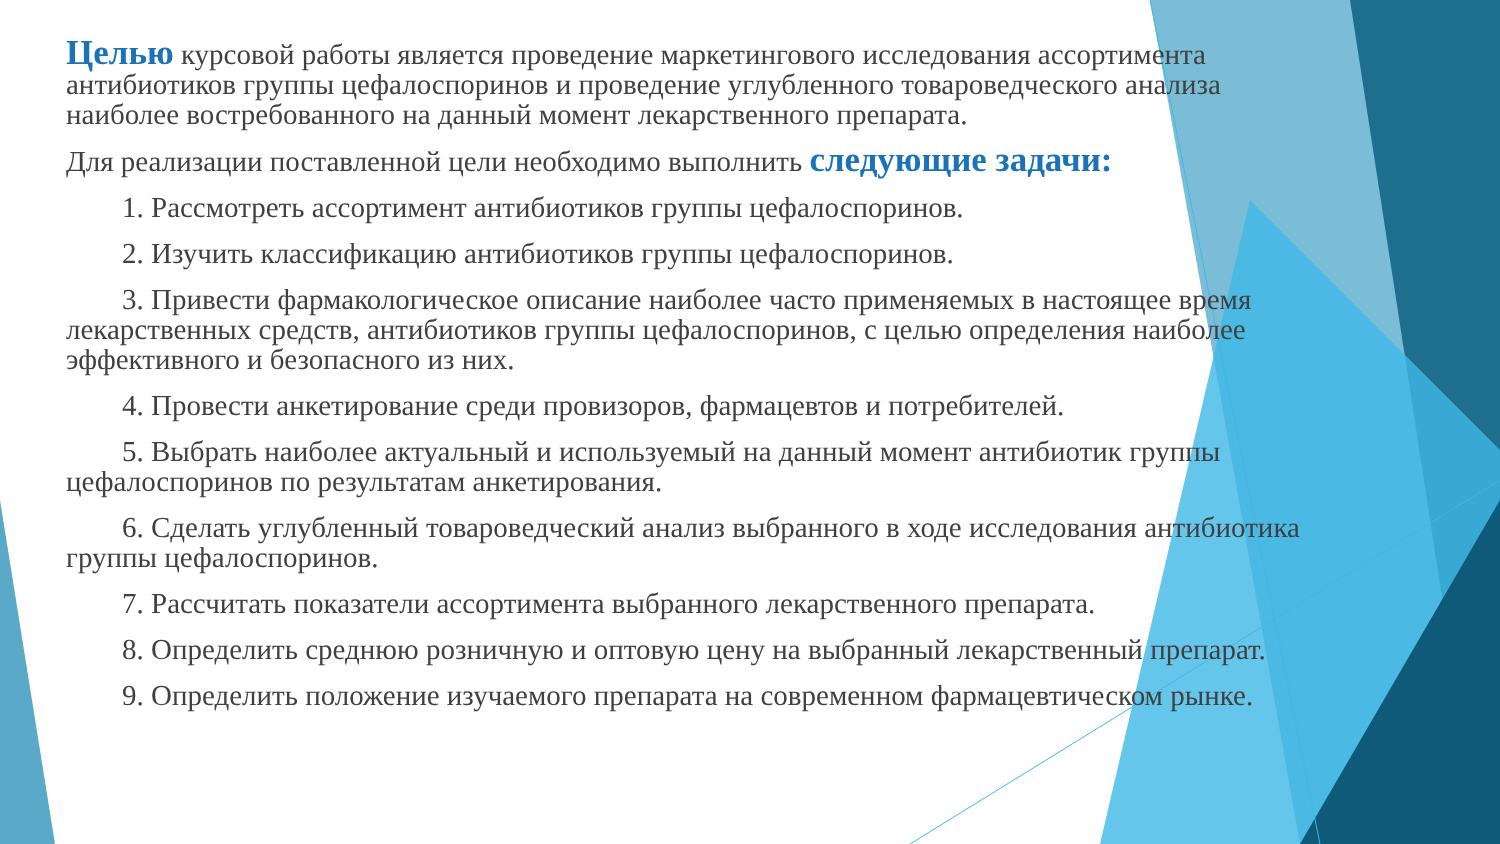Целью курсовой работы является проведение маркетингового исследования ассортимента антибиотиков группы цефалоспоринов и проведение углубленного товароведческого анализа наиболее востребованного на данный момент лекарственного препарата.
Для реализации поставленной цели необходимо выполнить следующие задачи:
1. Рассмотреть ассортимент антибиотиков группы цефалоспоринов.
2. Изучить классификацию антибиотиков группы цефалоспоринов.
3. Привести фармакологическое описание наиболее часто применяемых в настоящее время лекарственных средств, антибиотиков группы цефалоспоринов, с целью определения наиболее эффективного и безопасного из них.
4. Провести анкетирование среди провизоров, фармацевтов и потребителей.
5. Выбрать наиболее актуальный и используемый на данный момент антибиотик группы цефалоспоринов по результатам анкетирования.
6. Сделать углубленный товароведческий анализ выбранного в ходе исследования антибиотика группы цефалоспоринов.
7. Рассчитать показатели ассортимента выбранного лекарственного препарата.
8. Определить среднюю розничную и оптовую цену на выбранный лекарственный препарат.
9. Определить положение изучаемого препарата на современном фармацевтическом рынке.